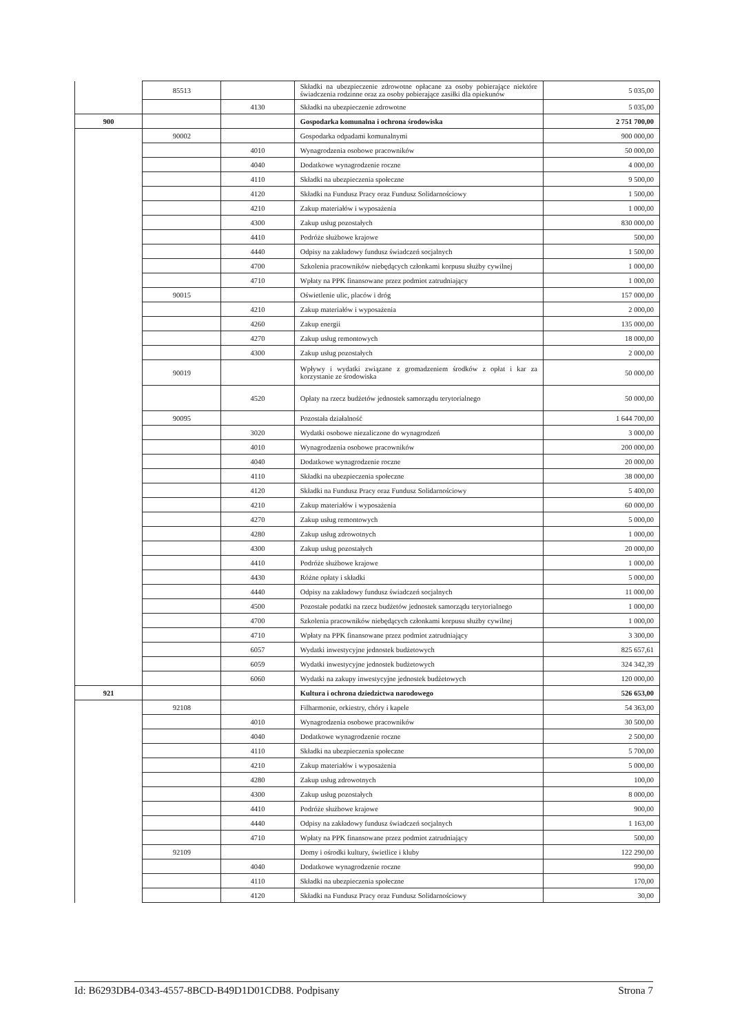| | 85513 | | Składki na ubezpieczenie zdrowotne opłacane za osoby pobierające niektóre świadczenia rodzinne oraz za osoby pobierające zasiłki dla opiekunów | 5 035,00 |
| | | 4130 | Składki na ubezpieczenie zdrowotne | 5 035,00 |
| 900 | | | Gospodarka komunalna i ochrona środowiska | 2 751 700,00 |
| | 90002 | | Gospodarka odpadami komunalnymi | 900 000,00 |
| | | 4010 | Wynagrodzenia osobowe pracowników | 50 000,00 |
| | | 4040 | Dodatkowe wynagrodzenie roczne | 4 000,00 |
| | | 4110 | Składki na ubezpieczenia społeczne | 9 500,00 |
| | | 4120 | Składki na Fundusz Pracy oraz Fundusz Solidarnościowy | 1 500,00 |
| | | 4210 | Zakup materiałów i wyposażenia | 1 000,00 |
| | | 4300 | Zakup usług pozostałych | 830 000,00 |
| | | 4410 | Podróże służbowe krajowe | 500,00 |
| | | 4440 | Odpisy na zakładowy fundusz świadczeń socjalnych | 1 500,00 |
| | | 4700 | Szkolenia pracowników niebędących członkami korpusu służby cywilnej | 1 000,00 |
| | | 4710 | Wpłaty na PPK finansowane przez podmiot zatrudniający | 1 000,00 |
| | 90015 | | Oświetlenie ulic, placów i dróg | 157 000,00 |
| | | 4210 | Zakup materiałów i wyposażenia | 2 000,00 |
| | | 4260 | Zakup energii | 135 000,00 |
| | | 4270 | Zakup usług remontowych | 18 000,00 |
| | | 4300 | Zakup usług pozostałych | 2 000,00 |
| | 90019 | | Wpływy i wydatki związane z gromadzeniem środków z opłat i kar za korzystanie ze środowiska | 50 000,00 |
| | | 4520 | Opłaty na rzecz budżetów jednostek samorządu terytorialnego | 50 000,00 |
| | 90095 | | Pozostała działalność | 1 644 700,00 |
| | | 3020 | Wydatki osobowe niezaliczone do wynagrodzeń | 3 000,00 |
| | | 4010 | Wynagrodzenia osobowe pracowników | 200 000,00 |
| | | 4040 | Dodatkowe wynagrodzenie roczne | 20 000,00 |
| | | 4110 | Składki na ubezpieczenia społeczne | 38 000,00 |
| | | 4120 | Składki na Fundusz Pracy oraz Fundusz Solidarnościowy | 5 400,00 |
| | | 4210 | Zakup materiałów i wyposażenia | 60 000,00 |
| | | 4270 | Zakup usług remontowych | 5 000,00 |
| | | 4280 | Zakup usług zdrowotnych | 1 000,00 |
| | | 4300 | Zakup usług pozostałych | 20 000,00 |
| | | 4410 | Podróże służbowe krajowe | 1 000,00 |
| | | 4430 | Różne opłaty i składki | 5 000,00 |
| | | 4440 | Odpisy na zakładowy fundusz świadczeń socjalnych | 11 000,00 |
| | | 4500 | Pozostałe podatki na rzecz budżetów jednostek samorządu terytorialnego | 1 000,00 |
| | | 4700 | Szkolenia pracowników niebędących członkami korpusu służby cywilnej | 1 000,00 |
| | | 4710 | Wpłaty na PPK finansowane przez podmiot zatrudniający | 3 300,00 |
| | | 6057 | Wydatki inwestycyjne jednostek budżetowych | 825 657,61 |
| | | 6059 | Wydatki inwestycyjne jednostek budżetowych | 324 342,39 |
| | | 6060 | Wydatki na zakupy inwestycyjne jednostek budżetowych | 120 000,00 |
| 921 | | | Kultura i ochrona dziedzictwa narodowego | 526 653,00 |
| | 92108 | | Filharmonie, orkiestry, chóry i kapele | 54 363,00 |
| | | 4010 | Wynagrodzenia osobowe pracowników | 30 500,00 |
| | | 4040 | Dodatkowe wynagrodzenie roczne | 2 500,00 |
| | | 4110 | Składki na ubezpieczenia społeczne | 5 700,00 |
| | | 4210 | Zakup materiałów i wyposażenia | 5 000,00 |
| | | 4280 | Zakup usług zdrowotnych | 100,00 |
| | | 4300 | Zakup usług pozostałych | 8 000,00 |
| | | 4410 | Podróże służbowe krajowe | 900,00 |
| | | 4440 | Odpisy na zakładowy fundusz świadczeń socjalnych | 1 163,00 |
| | | 4710 | Wpłaty na PPK finansowane przez podmiot zatrudniający | 500,00 |
| | 92109 | | Domy i ośrodki kultury, świetlice i kluby | 122 290,00 |
| | | 4040 | Dodatkowe wynagrodzenie roczne | 990,00 |
| | | 4110 | Składki na ubezpieczenia społeczne | 170,00 |
| | | 4120 | Składki na Fundusz Pracy oraz Fundusz Solidarnościowy | 30,00 |
Id: B6293DB4-0343-4557-8BCD-B49D1D01CDB8. Podpisany Strona 7